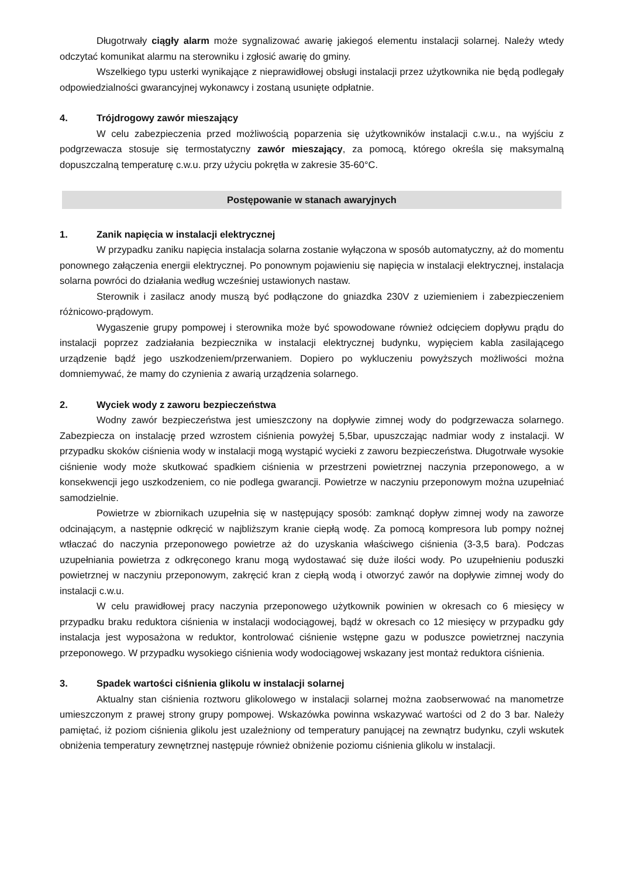Długotrwały ciągły alarm może sygnalizować awarię jakiegoś elementu instalacji solarnej. Należy wtedy odczytać komunikat alarmu na sterowniku i zgłosić awarię do gminy.
Wszelkiego typu usterki wynikające z nieprawidłowej obsługi instalacji przez użytkownika nie będą podlegały odpowiedzialności gwarancyjnej wykonawcy i zostaną usunięte odpłatnie.
4. Trójdrogowy zawór mieszający
W celu zabezpieczenia przed możliwością poparzenia się użytkowników instalacji c.w.u., na wyjściu z podgrzewacza stosuje się termostatyczny zawór mieszający, za pomocą, którego określa się maksymalną dopuszczalną temperaturę c.w.u. przy użyciu pokrętła w zakresie 35-60°C.
Postępowanie w stanach awaryjnych
1. Zanik napięcia w instalacji elektrycznej
W przypadku zaniku napięcia instalacja solarna zostanie wyłączona w sposób automatyczny, aż do momentu ponownego załączenia energii elektrycznej. Po ponownym pojawieniu się napięcia w instalacji elektrycznej, instalacja solarna powróci do działania według wcześniej ustawionych nastaw.
Sterownik i zasilacz anody muszą być podłączone do gniazdka 230V z uziemieniem i zabezpieczeniem różnicowo-prądowym.
Wygaszenie grupy pompowej i sterownika może być spowodowane również odcięciem dopływu prądu do instalacji poprzez zadziałania bezpiecznika w instalacji elektrycznej budynku, wypięciem kabla zasilającego urządzenie bądź jego uszkodzeniem/przerwaniem. Dopiero po wykluczeniu powyższych możliwości można domniemywać, że mamy do czynienia z awarią urządzenia solarnego.
2. Wyciek wody z zaworu bezpieczeństwa
Wodny zawór bezpieczeństwa jest umieszczony na dopływie zimnej wody do podgrzewacza solarnego. Zabezpiecza on instalację przed wzrostem ciśnienia powyżej 5,5bar, upuszczając nadmiar wody z instalacji. W przypadku skoków ciśnienia wody w instalacji mogą wystąpić wycieki z zaworu bezpieczeństwa. Długotrwałe wysokie ciśnienie wody może skutkować spadkiem ciśnienia w przestrzeni powietrznej naczynia przeponowego, a w konsekwencji jego uszkodzeniem, co nie podlega gwarancji. Powietrze w naczyniu przeponowym można uzupełniać samodzielnie.
Powietrze w zbiornikach uzupełnia się w następujący sposób: zamknąć dopływ zimnej wody na zaworze odcinającym, a następnie odkręcić w najbliższym kranie ciepłą wodę. Za pomocą kompresora lub pompy nożnej wtłaczać do naczynia przeponowego powietrze aż do uzyskania właściwego ciśnienia (3-3,5 bara). Podczas uzupełniania powietrza z odkręconego kranu mogą wydostawać się duże ilości wody. Po uzupełnieniu poduszki powietrznej w naczyniu przeponowym, zakręcić kran z ciepłą wodą i otworzyć zawór na dopływie zimnej wody do instalacji c.w.u.
W celu prawidłowej pracy naczynia przeponowego użytkownik powinien w okresach co 6 miesięcy w przypadku braku reduktora ciśnienia w instalacji wodociągowej, bądź w okresach co 12 miesięcy w przypadku gdy instalacja jest wyposażona w reduktor, kontrolować ciśnienie wstępne gazu w poduszce powietrznej naczynia przeponowego. W przypadku wysokiego ciśnienia wody wodociągowej wskazany jest montaż reduktora ciśnienia.
3. Spadek wartości ciśnienia glikolu w instalacji solarnej
Aktualny stan ciśnienia roztworu glikolowego w instalacji solarnej można zaobserwować na manometrze umieszczonym z prawej strony grupy pompowej. Wskazówka powinna wskazywać wartości od 2 do 3 bar. Należy pamiętać, iż poziom ciśnienia glikolu jest uzależniony od temperatury panującej na zewnątrz budynku, czyli wskutek obniżenia temperatury zewnętrznej następuje również obniżenie poziomu ciśnienia glikolu w instalacji.